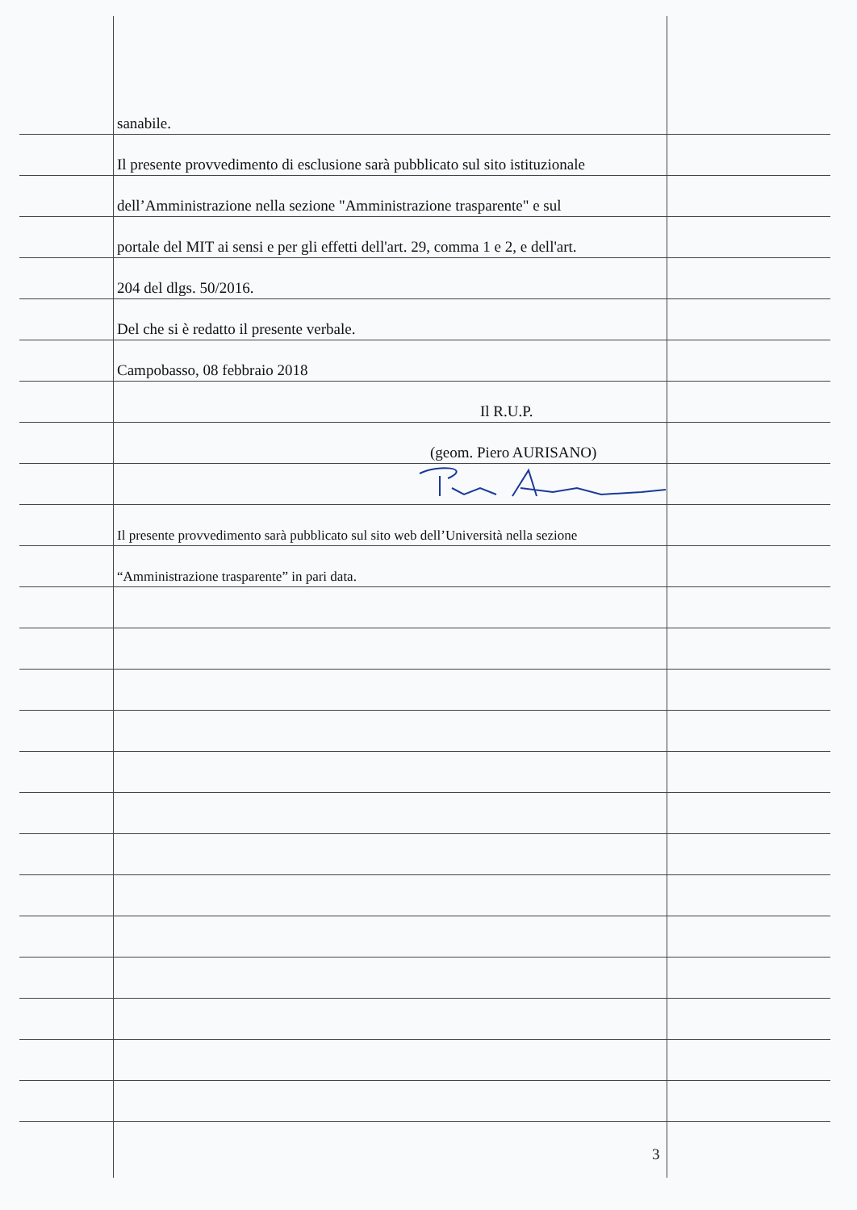sanabile.
Il presente provvedimento di esclusione sarà pubblicato sul sito istituzionale
dell’Amministrazione nella sezione "Amministrazione trasparente" e sul
portale del MIT ai sensi e per gli effetti dell'art. 29, comma 1 e 2, e dell'art.
204 del dlgs. 50/2016.
Del che si è redatto il presente verbale.
Campobasso, 08 febbraio 2018
Il R.U.P.
(geom. Piero AURISANO)
Il presente provvedimento sarà pubblicato sul sito web dell’Università nella sezione
“Amministrazione trasparente” in pari data.
3